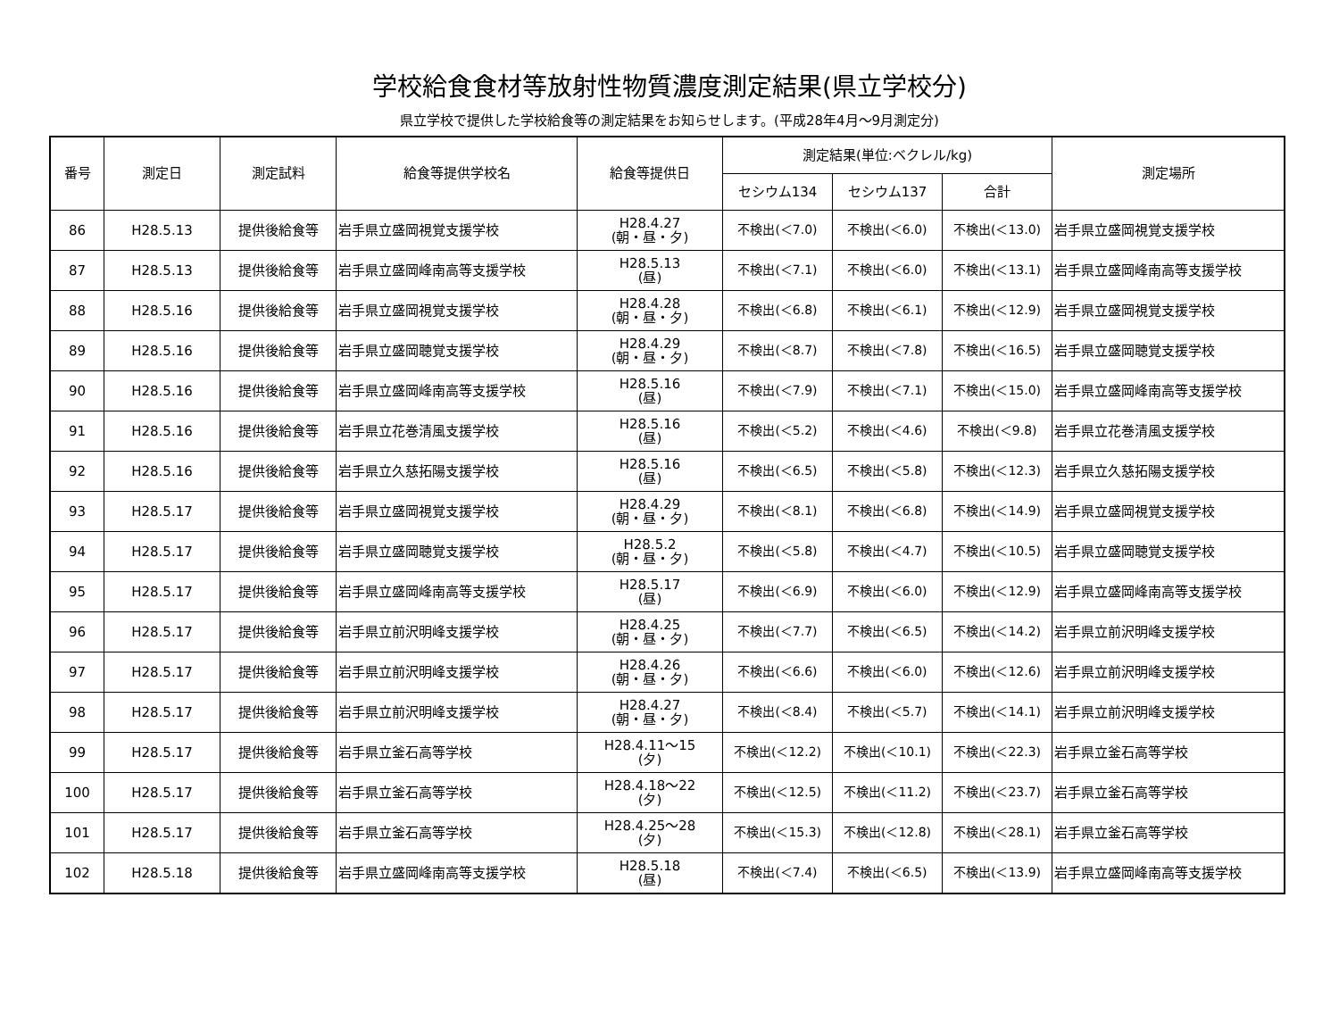学校給食食材等放射性物質濃度測定結果(県立学校分)
県立学校で提供した学校給食等の測定結果をお知らせします。(平成28年4月～9月測定分)
| 番号 | 測定日 | 測定試料 | 給食等提供学校名 | 給食等提供日 | 測定結果(単位:ベクレル/kg) | | | 測定場所 |
| --- | --- | --- | --- | --- | --- | --- | --- | --- |
| | | | | | セシウム134 | セシウム137 | 合計 | |
| 86 | H28.5.13 | 提供後給食等 | 岩手県立盛岡視覚支援学校 | H28.4.27 (朝・昼・夕) | 不検出(＜7.0) | 不検出(＜6.0) | 不検出(＜13.0) | 岩手県立盛岡視覚支援学校 |
| 87 | H28.5.13 | 提供後給食等 | 岩手県立盛岡峰南高等支援学校 | H28.5.13 (昼) | 不検出(＜7.1) | 不検出(＜6.0) | 不検出(＜13.1) | 岩手県立盛岡峰南高等支援学校 |
| 88 | H28.5.16 | 提供後給食等 | 岩手県立盛岡視覚支援学校 | H28.4.28 (朝・昼・夕) | 不検出(＜6.8) | 不検出(＜6.1) | 不検出(＜12.9) | 岩手県立盛岡視覚支援学校 |
| 89 | H28.5.16 | 提供後給食等 | 岩手県立盛岡聴覚支援学校 | H28.4.29 (朝・昼・夕) | 不検出(＜8.7) | 不検出(＜7.8) | 不検出(＜16.5) | 岩手県立盛岡聴覚支援学校 |
| 90 | H28.5.16 | 提供後給食等 | 岩手県立盛岡峰南高等支援学校 | H28.5.16 (昼) | 不検出(＜7.9) | 不検出(＜7.1) | 不検出(＜15.0) | 岩手県立盛岡峰南高等支援学校 |
| 91 | H28.5.16 | 提供後給食等 | 岩手県立花巻清風支援学校 | H28.5.16 (昼) | 不検出(＜5.2) | 不検出(＜4.6) | 不検出(＜9.8) | 岩手県立花巻清風支援学校 |
| 92 | H28.5.16 | 提供後給食等 | 岩手県立久慈拓陽支援学校 | H28.5.16 (昼) | 不検出(＜6.5) | 不検出(＜5.8) | 不検出(＜12.3) | 岩手県立久慈拓陽支援学校 |
| 93 | H28.5.17 | 提供後給食等 | 岩手県立盛岡視覚支援学校 | H28.4.29 (朝・昼・夕) | 不検出(＜8.1) | 不検出(＜6.8) | 不検出(＜14.9) | 岩手県立盛岡視覚支援学校 |
| 94 | H28.5.17 | 提供後給食等 | 岩手県立盛岡聴覚支援学校 | H28.5.2 (朝・昼・夕) | 不検出(＜5.8) | 不検出(＜4.7) | 不検出(＜10.5) | 岩手県立盛岡聴覚支援学校 |
| 95 | H28.5.17 | 提供後給食等 | 岩手県立盛岡峰南高等支援学校 | H28.5.17 (昼) | 不検出(＜6.9) | 不検出(＜6.0) | 不検出(＜12.9) | 岩手県立盛岡峰南高等支援学校 |
| 96 | H28.5.17 | 提供後給食等 | 岩手県立前沢明峰支援学校 | H28.4.25 (朝・昼・夕) | 不検出(＜7.7) | 不検出(＜6.5) | 不検出(＜14.2) | 岩手県立前沢明峰支援学校 |
| 97 | H28.5.17 | 提供後給食等 | 岩手県立前沢明峰支援学校 | H28.4.26 (朝・昼・夕) | 不検出(＜6.6) | 不検出(＜6.0) | 不検出(＜12.6) | 岩手県立前沢明峰支援学校 |
| 98 | H28.5.17 | 提供後給食等 | 岩手県立前沢明峰支援学校 | H28.4.27 (朝・昼・夕) | 不検出(＜8.4) | 不検出(＜5.7) | 不検出(＜14.1) | 岩手県立前沢明峰支援学校 |
| 99 | H28.5.17 | 提供後給食等 | 岩手県立釜石高等学校 | H28.4.11～15 (夕) | 不検出(＜12.2) | 不検出(＜10.1) | 不検出(＜22.3) | 岩手県立釜石高等学校 |
| 100 | H28.5.17 | 提供後給食等 | 岩手県立釜石高等学校 | H28.4.18～22 (夕) | 不検出(＜12.5) | 不検出(＜11.2) | 不検出(＜23.7) | 岩手県立釜石高等学校 |
| 101 | H28.5.17 | 提供後給食等 | 岩手県立釜石高等学校 | H28.4.25～28 (夕) | 不検出(＜15.3) | 不検出(＜12.8) | 不検出(＜28.1) | 岩手県立釜石高等学校 |
| 102 | H28.5.18 | 提供後給食等 | 岩手県立盛岡峰南高等支援学校 | H28.5.18 (昼) | 不検出(＜7.4) | 不検出(＜6.5) | 不検出(＜13.9) | 岩手県立盛岡峰南高等支援学校 |